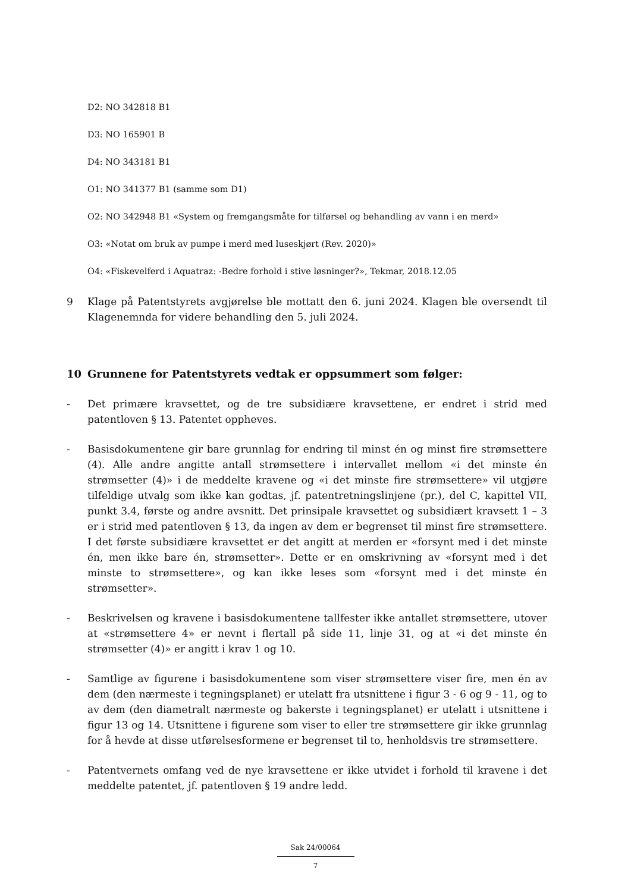D2: NO 342818 B1
D3: NO 165901 B
D4: NO 343181 B1
O1: NO 341377 B1 (samme som D1)
O2: NO 342948 B1 «System og fremgangsmåte for tilførsel og behandling av vann i en merd»
O3: «Notat om bruk av pumpe i merd med luseskjørt (Rev. 2020)»
O4: «Fiskevelferd i Aquatraz: -Bedre forhold i stive løsninger?», Tekmar, 2018.12.05
9 Klage på Patentstyrets avgjørelse ble mottatt den 6. juni 2024. Klagen ble oversendt til Klagenemnda for videre behandling den 5. juli 2024.
10 Grunnene for Patentstyrets vedtak er oppsummert som følger:
- Det primære kravsettet, og de tre subsidiære kravsettene, er endret i strid med patentloven § 13. Patentet oppheves.
- Basisdokumentene gir bare grunnlag for endring til minst én og minst fire strømsettere (4). Alle andre angitte antall strømsettere i intervallet mellom «i det minste én strømsetter (4)» i de meddelte kravene og «i det minste fire strømsettere» vil utgjøre tilfeldige utvalg som ikke kan godtas, jf. patentretningslinjene (pr.), del C, kapittel VII, punkt 3.4, første og andre avsnitt. Det prinsipale kravsettet og subsidiært kravsett 1 – 3 er i strid med patentloven § 13, da ingen av dem er begrenset til minst fire strømsettere. I det første subsidiære kravsettet er det angitt at merden er «forsynt med i det minste én, men ikke bare én, strømsetter». Dette er en omskrivning av «forsynt med i det minste to strømsettere», og kan ikke leses som «forsynt med i det minste én strømsetter».
- Beskrivelsen og kravene i basisdokumentene tallfester ikke antallet strømsettere, utover at «strømsettere 4» er nevnt i flertall på side 11, linje 31, og at «i det minste én strømsetter (4)» er angitt i krav 1 og 10.
- Samtlige av figurene i basisdokumentene som viser strømsettere viser fire, men én av dem (den nærmeste i tegningsplanet) er utelatt fra utsnittene i figur 3 - 6 og 9 - 11, og to av dem (den diametralt nærmeste og bakerste i tegningsplanet) er utelatt i utsnittene i figur 13 og 14. Utsnittene i figurene som viser to eller tre strømsettere gir ikke grunnlag for å hevde at disse utførelsesformene er begrenset til to, henholdsvis tre strømsettere.
- Patentvernets omfang ved de nye kravsettene er ikke utvidet i forhold til kravene i det meddelte patentet, jf. patentloven § 19 andre ledd.
Sak 24/00064
7